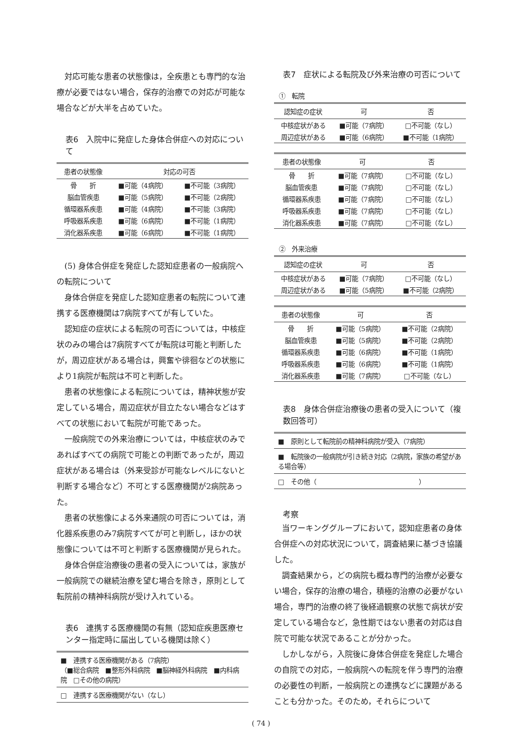対応可能な患者の状態像は，全疾患とも専門的な治療が必要ではない場合，保存的治療での対応が可能な場合などが大半を占めていた。
表6　入院中に発症した身体合併症への対応について
| 患者の状態像 | 対応の可否 | |
| --- | --- | --- |
| 骨 折 | ■可能（4病院） | ■不可能（3病院） |
| 脳血管疾患 | ■可能（5病院） | ■不可能（2病院） |
| 循環器系疾患 | ■可能（4病院） | ■不可能（3病院） |
| 呼吸器系疾患 | ■可能（6病院） | ■不可能（1病院） |
| 消化器系疾患 | ■可能（6病院） | ■不可能（1病院） |
(5) 身体合併症を発症した認知症患者の一般病院への転院について
身体合併症を発症した認知症患者の転院について連携する医療機関は7病院すべてが有していた。
認知症の症状による転院の可否については，中核症状のみの場合は7病院すべてが転院は可能と判断したが，周辺症状がある場合は，興奮や徘徊などの状態により1病院が転院は不可と判断した。
患者の状態像による転院については，精神状態が安定している場合，周辺症状が目立たない場合などはすべての状態において転院が可能であった。
一般病院での外来治療については，中核症状のみであればすべての病院で可能との判断であったが，周辺症状がある場合は（外来受診が可能なレベルにないと判断する場合など）不可とする医療機関が2病院あった。
患者の状態像による外来通院の可否については，消化器系疾患のみ7病院すべてが可と判断し，ほかの状態像については不可と判断する医療機関が見られた。
身体合併症治療後の患者の受入については，家族が一般病院での継続治療を望む場合を除き，原則として転院前の精神科病院が受け入れている。
表6　連携する医療機関の有無（認知症疾患医療センター指定時に届出している機関は除く）
| ■ 連携する医療機関がある（7病院） （■総合病院 ■整形外科病院 ■脳神経外科病院 ■内科病院 □その他の病院） |
| □ 連携する医療機関がない（なし） |
表7　症状による転院及び外来治療の可否について
①　転院
| 認知症の症状 | 可 | 否 |
| --- | --- | --- |
| 中核症状がある | ■可能（7病院） | □不可能（なし） |
| 周辺症状がある | ■可能（6病院） | ■不可能（1病院） |
| 患者の状態像 | 可 | 否 |
| --- | --- | --- |
| 骨 折 | ■可能（7病院） | □不可能（なし） |
| 脳血管疾患 | ■可能（7病院） | □不可能（なし） |
| 循環器系疾患 | ■可能（7病院） | □不可能（なし） |
| 呼吸器系疾患 | ■可能（7病院） | □不可能（なし） |
| 消化器系疾患 | ■可能（7病院） | □不可能（なし） |
②　外来治療
| 認知症の症状 | 可 | 否 |
| --- | --- | --- |
| 中核症状がある | ■可能（7病院） | □不可能（なし） |
| 周辺症状がある | ■可能（5病院） | ■不可能（2病院） |
| 患者の状態像 | 可 | 否 |
| --- | --- | --- |
| 骨 折 | ■可能（5病院） | ■不可能（2病院） |
| 脳血管疾患 | ■可能（5病院） | ■不可能（2病院） |
| 循環器系疾患 | ■可能（6病院） | ■不可能（1病院） |
| 呼吸器系疾患 | ■可能（6病院） | ■不可能（1病院） |
| 消化器系疾患 | ■可能（7病院） | □不可能（なし） |
表8　身体合併症治療後の患者の受入について（複数回答可）
| ■ 原則として転院前の精神科病院が受入（7病院） |
| ■ 転院後の一般病院が引き続き対応（2病院，家族の希望がある場合等） |
| □ その他（ ） |
考察
当ワーキンググループにおいて，認知症患者の身体合併症への対応状況について，調査結果に基づき協議した。
調査結果から，どの病院も概ね専門的治療が必要ない場合，保存的治療の場合，積極的治療の必要がない場合，専門的治療の終了後経過観察の状態で病状が安定している場合など，急性期ではない患者の対応は自院で可能な状況であることが分かった。
しかしながら，入院後に身体合併症を発症した場合の自院での対応，一般病院への転院を伴う専門的治療の必要性の判断，一般病院との連携などに課題があることも分かった。そのため，それらについて
( 74 )